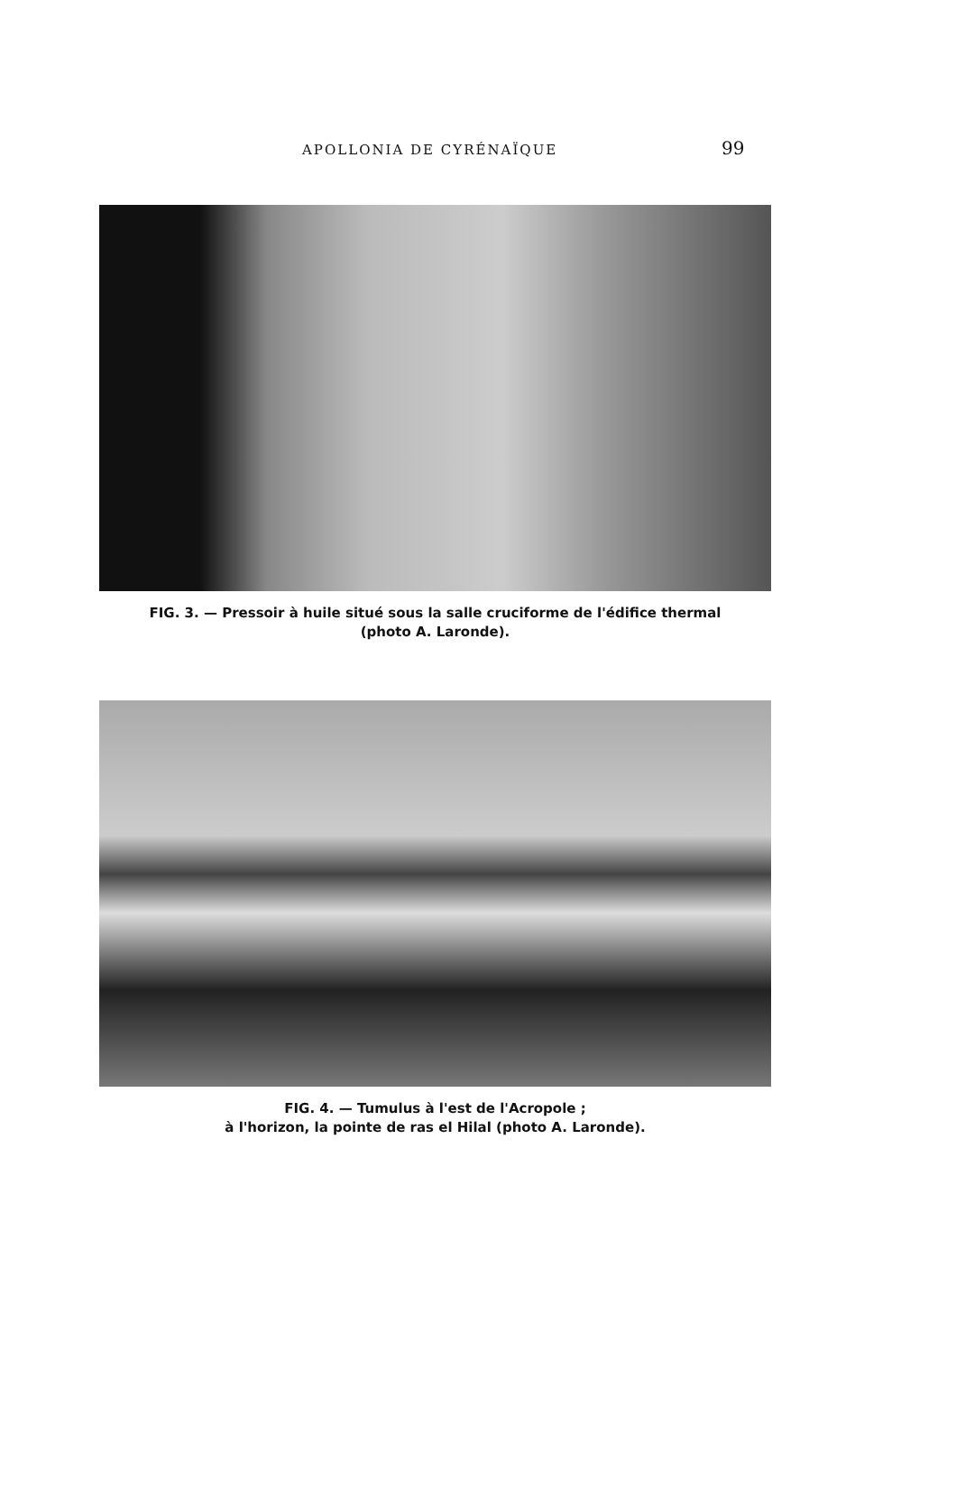APOLLONIA DE CYRÉNAÏQUE 99
FIG. 3. — Pressoir à huile situé sous la salle cruciforme de l'édifice thermal
(photo A. Laronde).
FIG. 4. — Tumulus à l'est de l'Acropole ;
à l'horizon, la pointe de ras el Hilal (photo A. Laronde).